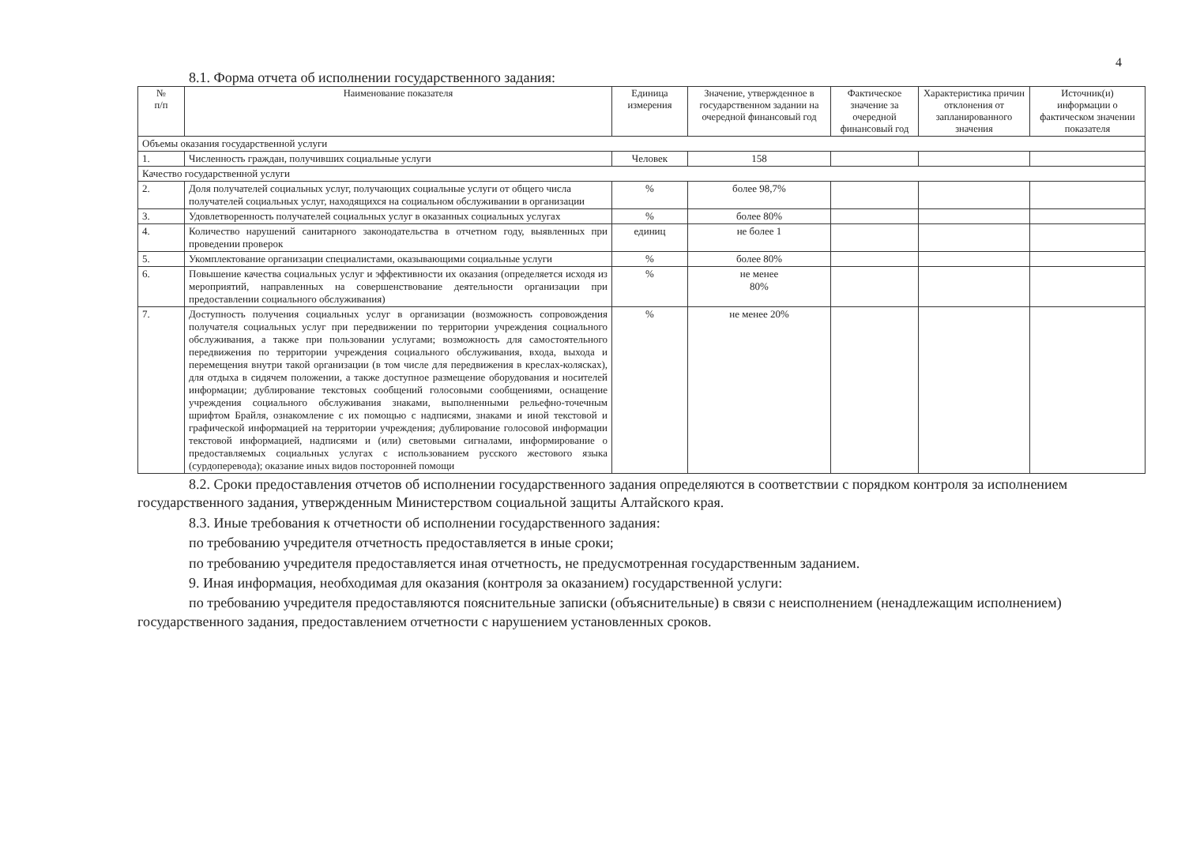4
8.1. Форма отчета об исполнении государственного задания:
| № п/п | Наименование показателя | Единица измерения | Значение, утвержденное в государственном задании на очередной финансовый год | Фактическое значение за очередной финансовый год | Характеристика причин отклонения от запланированного значения | Источник(и) информации о фактическом значении показателя |
| --- | --- | --- | --- | --- | --- | --- |
| Объемы оказания государственной услуги | | | | | | |
| 1. | Численность граждан, получивших социальные услуги | Человек | 158 | | | |
| Качество государственной услуги | | | | | | |
| 2. | Доля получателей социальных услуг, получающих социальные услуги от общего числа получателей социальных услуг, находящихся на социальном обслуживании в организации | % | более 98,7% | | | |
| 3. | Удовлетворенность получателей социальных услуг в оказанных социальных услугах | % | более 80% | | | |
| 4. | Количество нарушений санитарного законодательства в отчетном году, выявленных при проведении проверок | единиц | не более 1 | | | |
| 5. | Укомплектование организации специалистами, оказывающими социальные услуги | % | более 80% | | | |
| 6. | Повышение качества социальных услуг и эффективности их оказания (определяется исходя из мероприятий, направленных на совершенствование деятельности организации при предоставлении социального обслуживания) | % | не менее 80% | | | |
| 7. | Доступность получения социальных услуг в организации (возможность сопровождения получателя социальных услуг при передвижении по территории учреждения социального обслуживания, а также при пользовании услугами; возможность для самостоятельного передвижения по территории учреждения социального обслуживания, входа, выхода и перемещения внутри такой организации (в том числе для передвижения в креслах-колясках), для отдыха в сидячем положении, а также доступное размещение оборудования и носителей информации; дублирование текстовых сообщений голосовыми сообщениями, оснащение учреждения социального обслуживания знаками, выполненными рельефно-точечным шрифтом Брайля, ознакомление с их помощью с надписями, знаками и иной текстовой и графической информацией на территории учреждения; дублирование голосовой информации текстовой информацией, надписями и (или) световыми сигналами, информирование о предоставляемых социальных услугах с использованием русского жестового языка (сурдоперевода); оказание иных видов посторонней помощи | % | не менее 20% | | | |
8.2. Сроки предоставления отчетов об исполнении государственного задания определяются в соответствии с порядком контроля за исполнением государственного задания, утвержденным Министерством социальной защиты Алтайского края.
8.3. Иные требования к отчетности об исполнении государственного задания:
по требованию учредителя отчетность предоставляется в иные сроки;
по требованию учредителя предоставляется иная отчетность, не предусмотренная государственным заданием.
9. Иная информация, необходимая для оказания (контроля за оказанием) государственной услуги:
по требованию учредителя предоставляются пояснительные записки (объяснительные) в связи с неисполнением (ненадлежащим исполнением) государственного задания, предоставлением отчетности с нарушением установленных сроков.